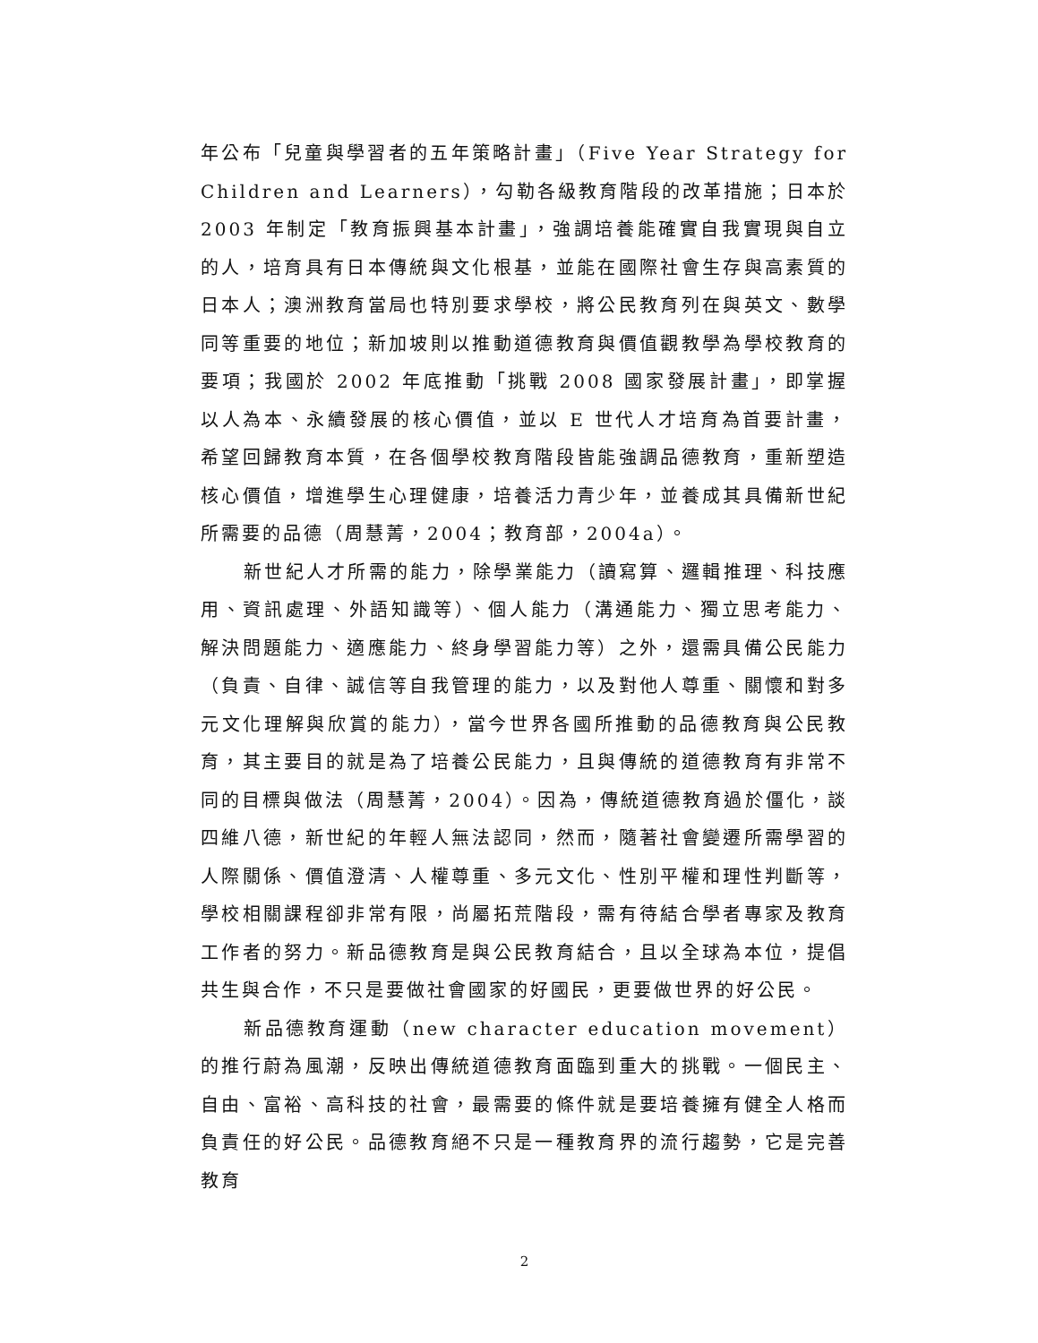年公布「兒童與學習者的五年策略計畫」（Five Year Strategy for Children and Learners），勾勒各級教育階段的改革措施；日本於 2003 年制定「教育振興基本計畫」，強調培養能確實自我實現與自立的人，培育具有日本傳統與文化根基，並能在國際社會生存與高素質的日本人；澳洲教育當局也特別要求學校，將公民教育列在與英文、數學同等重要的地位；新加坡則以推動道德教育與價值觀教學為學校教育的要項；我國於 2002 年底推動「挑戰 2008 國家發展計畫」，即掌握以人為本、永續發展的核心價值，並以 E 世代人才培育為首要計畫，希望回歸教育本質，在各個學校教育階段皆能強調品德教育，重新塑造核心價值，增進學生心理健康，培養活力青少年，並養成其具備新世紀所需要的品德（周慧菁，2004；教育部，2004a）。
新世紀人才所需的能力，除學業能力（讀寫算、邏輯推理、科技應用、資訊處理、外語知識等）、個人能力（溝通能力、獨立思考能力、解決問題能力、適應能力、終身學習能力等）之外，還需具備公民能力（負責、自律、誠信等自我管理的能力，以及對他人尊重、關懷和對多元文化理解與欣賞的能力），當今世界各國所推動的品德教育與公民教育，其主要目的就是為了培養公民能力，且與傳統的道德教育有非常不同的目標與做法（周慧菁，2004）。因為，傳統道德教育過於僵化，談四維八德，新世紀的年輕人無法認同，然而，隨著社會變遷所需學習的人際關係、價值澄清、人權尊重、多元文化、性別平權和理性判斷等，學校相關課程卻非常有限，尚屬拓荒階段，需有待結合學者專家及教育工作者的努力。新品德教育是與公民教育結合，且以全球為本位，提倡共生與合作，不只是要做社會國家的好國民，更要做世界的好公民。
新品德教育運動（new character education movement）的推行蔚為風潮，反映出傳統道德教育面臨到重大的挑戰。一個民主、自由、富裕、高科技的社會，最需要的條件就是要培養擁有健全人格而負責任的好公民。品德教育絕不只是一種教育界的流行趨勢，它是完善教育
2